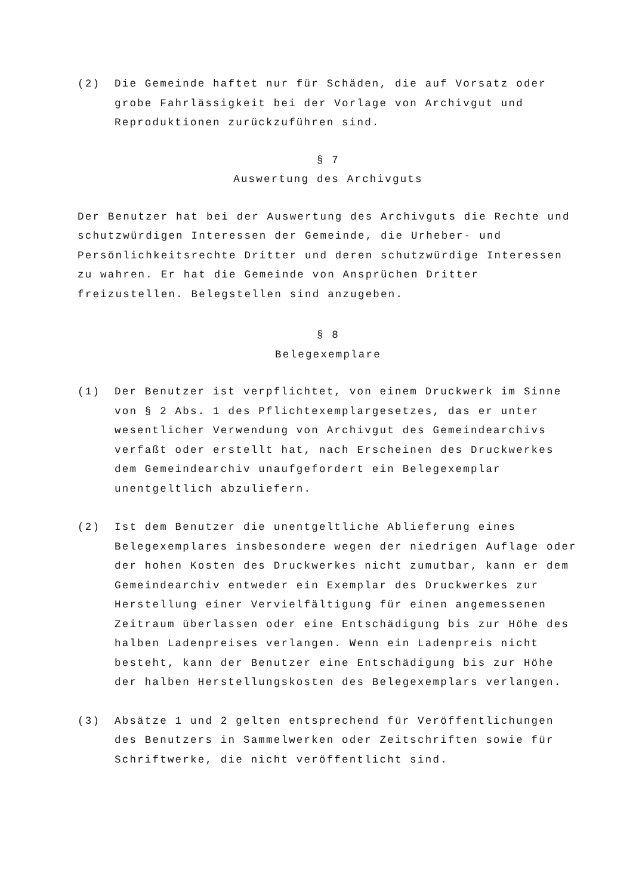(2) Die Gemeinde haftet nur für Schäden, die auf Vorsatz oder grobe Fahrlässigkeit bei der Vorlage von Archivgut und Reproduktionen zurückzuführen sind.
§ 7
Auswertung des Archivguts
Der Benutzer hat bei der Auswertung des Archivguts die Rechte und schutzwürdigen Interessen der Gemeinde, die Urheber- und Persönlichkeitsrechte Dritter und deren schutzwürdige Interessen zu wahren. Er hat die Gemeinde von Ansprüchen Dritter freizustellen. Belegstellen sind anzugeben.
§ 8
Belegexemplare
(1) Der Benutzer ist verpflichtet, von einem Druckwerk im Sinne von § 2 Abs. 1 des Pflichtexemplargesetzes, das er unter wesentlicher Verwendung von Archivgut des Gemeindearchivs verfaßt oder erstellt hat, nach Erscheinen des Druckwerkes dem Gemeindearchiv unaufgefordert ein Belegexemplar unentgeltlich abzuliefern.
(2) Ist dem Benutzer die unentgeltliche Ablieferung eines Belegexemplares insbesondere wegen der niedrigen Auflage oder der hohen Kosten des Druckwerkes nicht zumutbar, kann er dem Gemeindearchiv entweder ein Exemplar des Druckwerkes zur Herstellung einer Vervielfältigung für einen angemessenen Zeitraum überlassen oder eine Entschädigung bis zur Höhe des halben Ladenpreises verlangen. Wenn ein Ladenpreis nicht besteht, kann der Benutzer eine Entschädigung bis zur Höhe der halben Herstellungskosten des Belegexemplars verlangen.
(3) Absätze 1 und 2 gelten entsprechend für Veröffentlichungen des Benutzers in Sammelwerken oder Zeitschriften sowie für Schriftwerke, die nicht veröffentlicht sind.